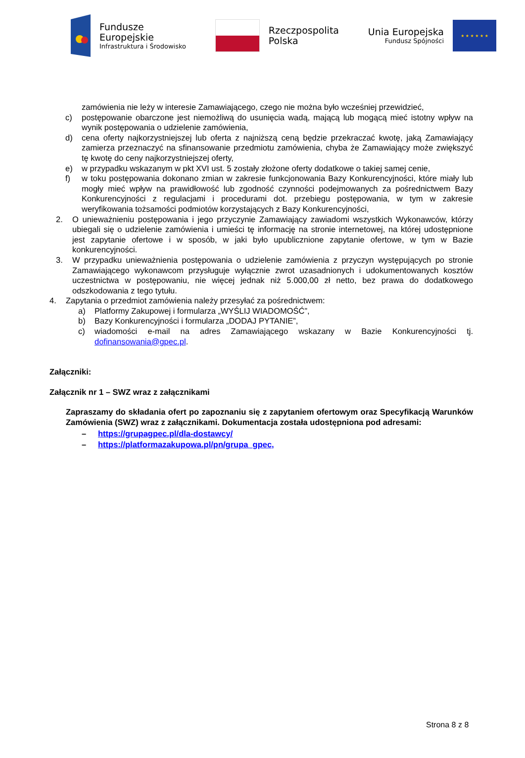Fundusze
Europejskie
Infrastruktura i Środowisko
Rzeczpospolita
Polska
Unia Europejska
Fundusz Spójności
★ ★ ★ ★ ★ ★
zamówienia nie leży w interesie Zamawiającego, czego nie można było wcześniej przewidzieć,
c) postępowanie obarczone jest niemożliwą do usunięcia wadą, mającą lub mogącą mieć istotny wpływ na wynik postępowania o udzielenie zamówienia,
d) cena oferty najkorzystniejszej lub oferta z najniższą ceną będzie przekraczać kwotę, jaką Zamawiający zamierza przeznaczyć na sfinansowanie przedmiotu zamówienia, chyba że Zamawiający może zwiększyć tę kwotę do ceny najkorzystniejszej oferty,
e) w przypadku wskazanym w pkt XVI ust. 5 zostały złożone oferty dodatkowe o takiej samej cenie,
f) w toku postępowania dokonano zmian w zakresie funkcjonowania Bazy Konkurencyjności, które miały lub mogły mieć wpływ na prawidłowość lub zgodność czynności podejmowanych za pośrednictwem Bazy Konkurencyjności z regulacjami i procedurami dot. przebiegu postępowania, w tym w zakresie weryfikowania tożsamości podmiotów korzystających z Bazy Konkurencyjności,
2. O unieważnieniu postępowania i jego przyczynie Zamawiający zawiadomi wszystkich Wykonawców, którzy ubiegali się o udzielenie zamówienia i umieści tę informację na stronie internetowej, na której udostępnione jest zapytanie ofertowe i w sposób, w jaki było upublicznione zapytanie ofertowe, w tym w Bazie konkurencyjności.
3. W przypadku unieważnienia postępowania o udzielenie zamówienia z przyczyn występujących po stronie Zamawiającego wykonawcom przysługuje wyłącznie zwrot uzasadnionych i udokumentowanych kosztów uczestnictwa w postępowaniu, nie więcej jednak niż 5.000,00 zł netto, bez prawa do dodatkowego odszkodowania z tego tytułu.
4. Zapytania o przedmiot zamówienia należy przesyłać za pośrednictwem:
a) Platformy Zakupowej i formularza „WYŚLIJ WIADOMOŚĆ”,
b) Bazy Konkurencyjności i formularza „DODAJ PYTANIE”,
c) wiadomości e-mail na adres Zamawiającego wskazany w Bazie Konkurencyjności tj. dofinansowania@gpec.pl.
Załączniki:
Załącznik nr 1 – SWZ wraz z załącznikami
Zapraszamy do składania ofert po zapoznaniu się z zapytaniem ofertowym oraz Specyfikacją Warunków Zamówienia (SWZ) wraz z załącznikami. Dokumentacja została udostępniona pod adresami:
– https://grupagpec.pl/dla-dostawcy/
– https://platformazakupowa.pl/pn/grupa_gpec,
Strona 8 z 8